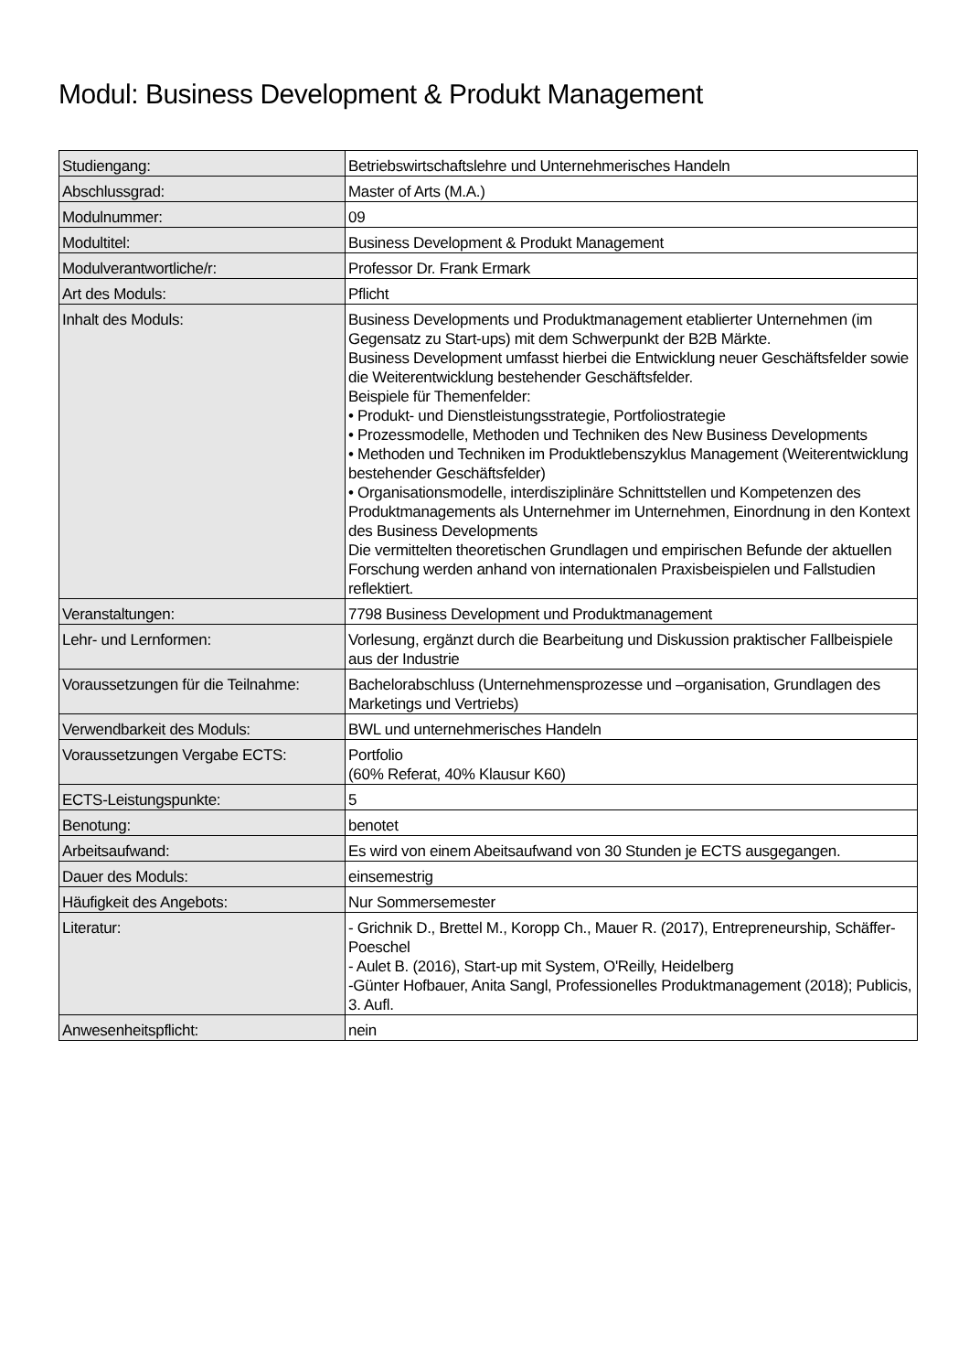Modul: Business Development & Produkt Management
| Studiengang: | Betriebswirtschaftslehre und Unternehmerisches Handeln |
| Abschlussgrad: | Master of Arts (M.A.) |
| Modulnummer: | 09 |
| Modultitel: | Business Development & Produkt Management |
| Modulverantwortliche/r: | Professor Dr. Frank Ermark |
| Art des Moduls: | Pflicht |
| Inhalt des Moduls: | Business Developments und Produktmanagement etablierter Unternehmen (im Gegensatz zu Start-ups) mit dem Schwerpunkt der B2B Märkte. Business Development umfasst hierbei die Entwicklung neuer Geschäftsfelder sowie die Weiterentwicklung bestehender Geschäftsfelder. Beispiele für Themenfelder: • Produkt- und Dienstleistungsstrategie, Portfoliostrategie • Prozessmodelle, Methoden und Techniken des New Business Developments • Methoden und Techniken im Produktlebenszyklus Management (Weiterentwicklung bestehender Geschäftsfelder) • Organisationsmodelle, interdisziplinäre Schnittstellen und Kompetenzen des Produktmanagements als Unternehmer im Unternehmen, Einordnung in den Kontext des Business Developments Die vermittelten theoretischen Grundlagen und empirischen Befunde der aktuellen Forschung werden anhand von internationalen Praxisbeispielen und Fallstudien reflektiert. |
| Veranstaltungen: | 7798 Business Development und Produktmanagement |
| Lehr- und Lernformen: | Vorlesung, ergänzt durch die Bearbeitung und Diskussion praktischer Fallbeispiele aus der Industrie |
| Voraussetzungen für die Teilnahme: | Bachelorabschluss (Unternehmensprozesse und –organisation, Grundlagen des Marketings und Vertriebs) |
| Verwendbarkeit des Moduls: | BWL und unternehmerisches Handeln |
| Voraussetzungen Vergabe ECTS: | Portfolio (60% Referat, 40% Klausur K60) |
| ECTS-Leistungspunkte: | 5 |
| Benotung: | benotet |
| Arbeitsaufwand: | Es wird von einem Abeitsaufwand von 30 Stunden je ECTS ausgegangen. |
| Dauer des Moduls: | einsemestrig |
| Häufigkeit des Angebots: | Nur Sommersemester |
| Literatur: | - Grichnik D., Brettel M., Koropp Ch., Mauer R. (2017), Entrepreneurship, Schäffer-Poeschel - Aulet B. (2016), Start-up mit System, O'Reilly, Heidelberg -Günter Hofbauer, Anita Sangl, Professionelles Produktmanagement (2018); Publicis, 3. Aufl. |
| Anwesenheitspflicht: | nein |